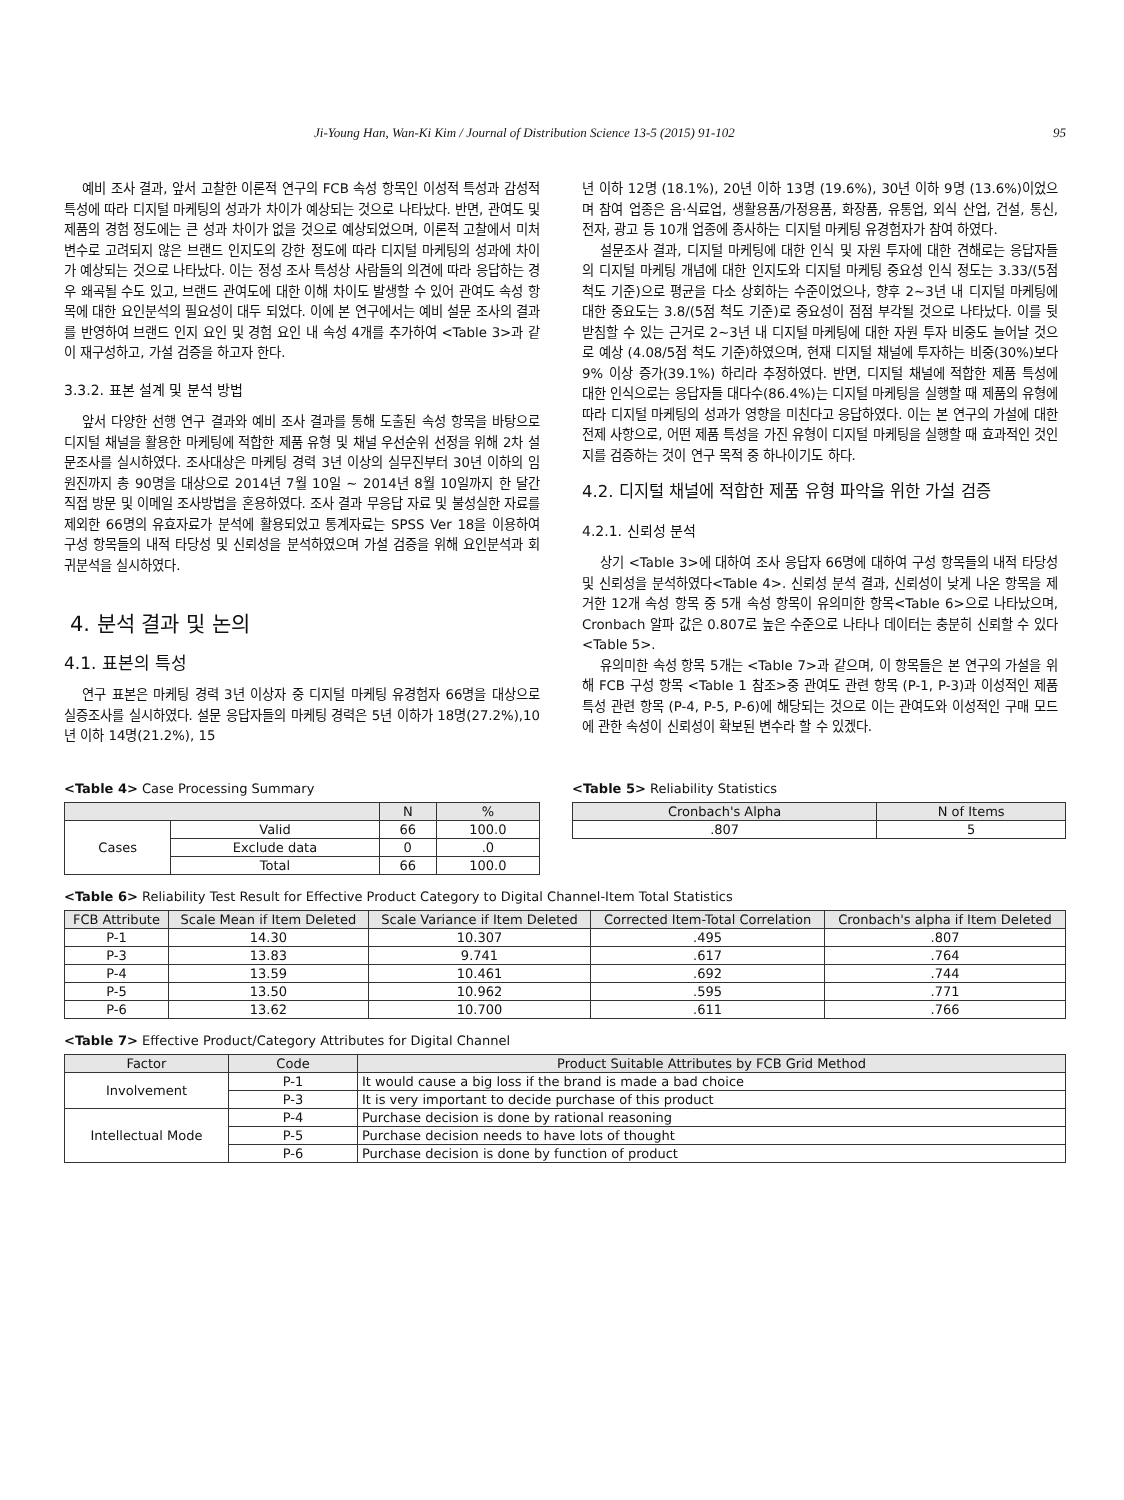Ji-Young Han, Wan-Ki Kim / Journal of Distribution Science 13-5 (2015) 91-102 95
예비 조사 결과, 앞서 고찰한 이론적 연구의 FCB 속성 항목인 이성적 특성과 감성적 특성에 따라 디지털 마케팅의 성과가 차이가 예상되는 것으로 나타났다. 반면, 관여도 및 제품의 경험 정도에는 큰 성과 차이가 없을 것으로 예상되었으며, 이론적 고찰에서 미처 변수로 고려되지 않은 브랜드 인지도의 강한 정도에 따라 디지털 마케팅의 성과에 차이가 예상되는 것으로 나타났다. 이는 정성 조사 특성상 사람들의 의견에 따라 응답하는 경우 왜곡될 수도 있고, 브랜드 관여도에 대한 이해 차이도 발생할 수 있어 관여도 속성 항목에 대한 요인분석의 필요성이 대두 되었다. 이에 본 연구에서는 예비 설문 조사의 결과를 반영하여 브랜드 인지 요인 및 경험 요인 내 속성 4개를 추가하여 <Table 3>과 같이 재구성하고, 가설 검증을 하고자 한다.
3.3.2. 표본 설계 및 분석 방법
앞서 다양한 선행 연구 결과와 예비 조사 결과를 통해 도출된 속성 항목을 바탕으로 디지털 채널을 활용한 마케팅에 적합한 제품 유형 및 채널 우선순위 선정을 위해 2차 설문조사를 실시하였다. 조사대상은 마케팅 경력 3년 이상의 실무진부터 30년 이하의 임원진까지 총 90명을 대상으로 2014년 7월 10일 ~ 2014년 8월 10일까지 한 달간 직접 방문 및 이메일 조사방법을 혼용하였다. 조사 결과 무응답 자료 및 불성실한 자료를 제외한 66명의 유효자료가 분석에 활용되었고 통계자료는 SPSS Ver 18을 이용하여 구성 항목들의 내적 타당성 및 신뢰성을 분석하였으며 가설 검증을 위해 요인분석과 회귀분석을 실시하였다.
4. 분석 결과 및 논의
4.1. 표본의 특성
연구 표본은 마케팅 경력 3년 이상자 중 디지털 마케팅 유경험자 66명을 대상으로 실증조사를 실시하였다. 설문 응답자들의 마케팅 경력은 5년 이하가 18명(27.2%),10년 이하 14명(21.2%), 15
년 이하 12명 (18.1%), 20년 이하 13명 (19.6%), 30년 이하 9명 (13.6%)이었으며 참여 업종은 음·식료업, 생활용품/가정용품, 화장품, 유통업, 외식 산업, 건설, 통신, 전자, 광고 등 10개 업종에 종사하는 디지털 마케팅 유경험자가 참여 하였다.
설문조사 결과, 디지털 마케팅에 대한 인식 및 자원 투자에 대한 견해로는 응답자들의 디지털 마케팅 개념에 대한 인지도와 디지털 마케팅 중요성 인식 정도는 3.33/(5점 척도 기준)으로 평균을 다소 상회하는 수준이었으나, 향후 2~3년 내 디지털 마케팅에 대한 중요도는 3.8/(5점 척도 기준)로 중요성이 점점 부각될 것으로 나타났다. 이를 뒷받침할 수 있는 근거로 2~3년 내 디지털 마케팅에 대한 자원 투자 비중도 늘어날 것으로 예상 (4.08/5점 척도 기준)하였으며, 현재 디지털 채널에 투자하는 비중(30%)보다 9% 이상 증가(39.1%) 하리라 추정하였다. 반면, 디지털 채널에 적합한 제품 특성에 대한 인식으로는 응답자들 대다수(86.4%)는 디지털 마케팅을 실행할 때 제품의 유형에 따라 디지털 마케팅의 성과가 영향을 미친다고 응답하였다. 이는 본 연구의 가설에 대한 전제 사항으로, 어떤 제품 특성을 가진 유형이 디지털 마케팅을 실행할 때 효과적인 것인지를 검증하는 것이 연구 목적 중 하나이기도 하다.
4.2. 디지털 채널에 적합한 제품 유형 파악을 위한 가설 검증
4.2.1. 신뢰성 분석
상기 <Table 3>에 대하여 조사 응답자 66명에 대하여 구성 항목들의 내적 타당성 및 신뢰성을 분석하였다<Table 4>. 신뢰성 분석 결과, 신뢰성이 낮게 나온 항목을 제거한 12개 속성 항목 중 5개 속성 항목이 유의미한 항목<Table 6>으로 나타났으며, Cronbach 알파 값은 0.807로 높은 수준으로 나타나 데이터는 충분히 신뢰할 수 있다<Table 5>.
유의미한 속성 항목 5개는 <Table 7>과 같으며, 이 항목들은 본 연구의 가설을 위해 FCB 구성 항목 <Table 1 참조>중 관여도 관련 항목 (P-1, P-3)과 이성적인 제품 특성 관련 항목 (P-4, P-5, P-6)에 해당되는 것으로 이는 관여도와 이성적인 구매 모드에 관한 속성이 신뢰성이 확보된 변수라 할 수 있겠다.
<Table 4> Case Processing Summary
| | | N | % |
| --- | --- | --- | --- |
| Cases | Valid | 66 | 100.0 |
| | Exclude data | 0 | .0 |
| | Total | 66 | 100.0 |
<Table 5> Reliability Statistics
| Cronbach's Alpha | N of Items |
| --- | --- |
| .807 | 5 |
<Table 6> Reliability Test Result for Effective Product Category to Digital Channel-Item Total Statistics
| FCB Attribute | Scale Mean if Item Deleted | Scale Variance if Item Deleted | Corrected Item-Total Correlation | Cronbach's alpha if Item Deleted |
| --- | --- | --- | --- | --- |
| P-1 | 14.30 | 10.307 | .495 | .807 |
| P-3 | 13.83 | 9.741 | .617 | .764 |
| P-4 | 13.59 | 10.461 | .692 | .744 |
| P-5 | 13.50 | 10.962 | .595 | .771 |
| P-6 | 13.62 | 10.700 | .611 | .766 |
<Table 7> Effective Product/Category Attributes for Digital Channel
| Factor | Code | Product Suitable Attributes by FCB Grid Method |
| --- | --- | --- |
| Involvement | P-1 | It would cause a big loss if the brand is made a bad choice |
| | P-3 | It is very important to decide purchase of this product |
| Intellectual Mode | P-4 | Purchase decision is done by rational reasoning |
| | P-5 | Purchase decision needs to have lots of thought |
| | P-6 | Purchase decision is done by function of product |